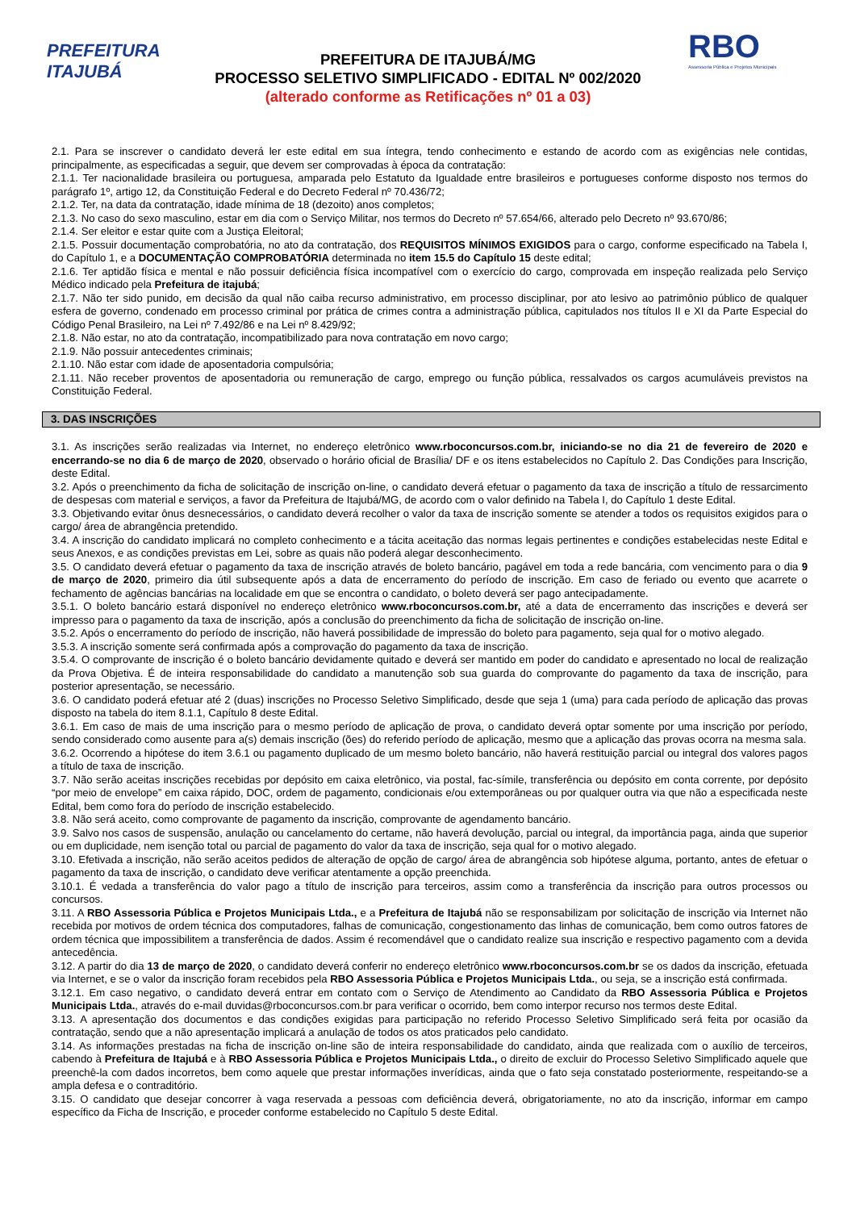PREFEITURA ITAJUBÁ
PREFEITURA DE ITAJUBÁ/MG
PROCESSO SELETIVO SIMPLIFICADO - EDITAL Nº 002/2020
(alterado conforme as Retificações nº 01 a 03)
RBO
Assessoria Pública e Projetos Municipais
2.1. Para se inscrever o candidato deverá ler este edital em sua íntegra, tendo conhecimento e estando de acordo com as exigências nele contidas, principalmente, as especificadas a seguir, que devem ser comprovadas à época da contratação:
2.1.1. Ter nacionalidade brasileira ou portuguesa, amparada pelo Estatuto da Igualdade entre brasileiros e portugueses conforme disposto nos termos do parágrafo 1º, artigo 12, da Constituição Federal e do Decreto Federal nº 70.436/72;
2.1.2. Ter, na data da contratação, idade mínima de 18 (dezoito) anos completos;
2.1.3. No caso do sexo masculino, estar em dia com o Serviço Militar, nos termos do Decreto nº 57.654/66, alterado pelo Decreto nº 93.670/86;
2.1.4. Ser eleitor e estar quite com a Justiça Eleitoral;
2.1.5. Possuir documentação comprobatória, no ato da contratação, dos REQUISITOS MÍNIMOS EXIGIDOS para o cargo, conforme especificado na Tabela I, do Capítulo 1, e a DOCUMENTAÇÃO COMPROBATÓRIA determinada no item 15.5 do Capítulo 15 deste edital;
2.1.6. Ter aptidão física e mental e não possuir deficiência física incompatível com o exercício do cargo, comprovada em inspeção realizada pelo Serviço Médico indicado pela Prefeitura de itajubá;
2.1.7. Não ter sido punido, em decisão da qual não caiba recurso administrativo, em processo disciplinar, por ato lesivo ao patrimônio público de qualquer esfera de governo, condenado em processo criminal por prática de crimes contra a administração pública, capitulados nos títulos II e XI da Parte Especial do Código Penal Brasileiro, na Lei nº 7.492/86 e na Lei nº 8.429/92;
2.1.8. Não estar, no ato da contratação, incompatibilizado para nova contratação em novo cargo;
2.1.9. Não possuir antecedentes criminais;
2.1.10. Não estar com idade de aposentadoria compulsória;
2.1.11. Não receber proventos de aposentadoria ou remuneração de cargo, emprego ou função pública, ressalvados os cargos acumuláveis previstos na Constituição Federal.
3. DAS INSCRIÇÕES
3.1. As inscrições serão realizadas via Internet, no endereço eletrônico www.rboconcursos.com.br, iniciando-se no dia 21 de fevereiro de 2020 e encerrando-se no dia 6 de março de 2020, observado o horário oficial de Brasília/ DF e os itens estabelecidos no Capítulo 2. Das Condições para Inscrição, deste Edital.
3.2. Após o preenchimento da ficha de solicitação de inscrição on-line, o candidato deverá efetuar o pagamento da taxa de inscrição a título de ressarcimento de despesas com material e serviços, a favor da Prefeitura de Itajubá/MG, de acordo com o valor definido na Tabela I, do Capítulo 1 deste Edital.
3.3. Objetivando evitar ônus desnecessários, o candidato deverá recolher o valor da taxa de inscrição somente se atender a todos os requisitos exigidos para o cargo/ área de abrangência pretendido.
3.4. A inscrição do candidato implicará no completo conhecimento e a tácita aceitação das normas legais pertinentes e condições estabelecidas neste Edital e seus Anexos, e as condições previstas em Lei, sobre as quais não poderá alegar desconhecimento.
3.5. O candidato deverá efetuar o pagamento da taxa de inscrição através de boleto bancário, pagável em toda a rede bancária, com vencimento para o dia 9 de março de 2020, primeiro dia útil subsequente após a data de encerramento do período de inscrição. Em caso de feriado ou evento que acarrete o fechamento de agências bancárias na localidade em que se encontra o candidato, o boleto deverá ser pago antecipadamente.
3.5.1. O boleto bancário estará disponível no endereço eletrônico www.rboconcursos.com.br, até a data de encerramento das inscrições e deverá ser impresso para o pagamento da taxa de inscrição, após a conclusão do preenchimento da ficha de solicitação de inscrição on-line.
3.5.2. Após o encerramento do período de inscrição, não haverá possibilidade de impressão do boleto para pagamento, seja qual for o motivo alegado.
3.5.3. A inscrição somente será confirmada após a comprovação do pagamento da taxa de inscrição.
3.5.4. O comprovante de inscrição é o boleto bancário devidamente quitado e deverá ser mantido em poder do candidato e apresentado no local de realização da Prova Objetiva. É de inteira responsabilidade do candidato a manutenção sob sua guarda do comprovante do pagamento da taxa de inscrição, para posterior apresentação, se necessário.
3.6. O candidato poderá efetuar até 2 (duas) inscrições no Processo Seletivo Simplificado, desde que seja 1 (uma) para cada período de aplicação das provas disposto na tabela do item 8.1.1, Capítulo 8 deste Edital.
3.6.1. Em caso de mais de uma inscrição para o mesmo período de aplicação de prova, o candidato deverá optar somente por uma inscrição por período, sendo considerado como ausente para a(s) demais inscrição (ões) do referido período de aplicação, mesmo que a aplicação das provas ocorra na mesma sala.
3.6.2. Ocorrendo a hipótese do item 3.6.1 ou pagamento duplicado de um mesmo boleto bancário, não haverá restituição parcial ou integral dos valores pagos a título de taxa de inscrição.
3.7. Não serão aceitas inscrições recebidas por depósito em caixa eletrônico, via postal, fac-símile, transferência ou depósito em conta corrente, por depósito “por meio de envelope” em caixa rápido, DOC, ordem de pagamento, condicionais e/ou extemporâneas ou por qualquer outra via que não a especificada neste Edital, bem como fora do período de inscrição estabelecido.
3.8. Não será aceito, como comprovante de pagamento da inscrição, comprovante de agendamento bancário.
3.9. Salvo nos casos de suspensão, anulação ou cancelamento do certame, não haverá devolução, parcial ou integral, da importância paga, ainda que superior ou em duplicidade, nem isenção total ou parcial de pagamento do valor da taxa de inscrição, seja qual for o motivo alegado.
3.10. Efetivada a inscrição, não serão aceitos pedidos de alteração de opção de cargo/ área de abrangência sob hipótese alguma, portanto, antes de efetuar o pagamento da taxa de inscrição, o candidato deve verificar atentamente a opção preenchida.
3.10.1. É vedada a transferência do valor pago a título de inscrição para terceiros, assim como a transferência da inscrição para outros processos ou concursos.
3.11. A RBO Assessoria Pública e Projetos Municipais Ltda., e a Prefeitura de Itajubá não se responsabilizam por solicitação de inscrição via Internet não recebida por motivos de ordem técnica dos computadores, falhas de comunicação, congestionamento das linhas de comunicação, bem como outros fatores de ordem técnica que impossibilitem a transferência de dados. Assim é recomendável que o candidato realize sua inscrição e respectivo pagamento com a devida antecedência.
3.12. A partir do dia 13 de março de 2020, o candidato deverá conferir no endereço eletrônico www.rboconcursos.com.br se os dados da inscrição, efetuada via Internet, e se o valor da inscrição foram recebidos pela RBO Assessoria Pública e Projetos Municipais Ltda., ou seja, se a inscrição está confirmada.
3.12.1. Em caso negativo, o candidato deverá entrar em contato com o Serviço de Atendimento ao Candidato da RBO Assessoria Pública e Projetos Municipais Ltda., através do e-mail duvidas@rboconcursos.com.br para verificar o ocorrido, bem como interpor recurso nos termos deste Edital.
3.13. A apresentação dos documentos e das condições exigidas para participação no referido Processo Seletivo Simplificado será feita por ocasião da contratação, sendo que a não apresentação implicará a anulação de todos os atos praticados pelo candidato.
3.14. As informações prestadas na ficha de inscrição on-line são de inteira responsabilidade do candidato, ainda que realizada com o auxílio de terceiros, cabendo à Prefeitura de Itajubá e à RBO Assessoria Pública e Projetos Municipais Ltda., o direito de excluir do Processo Seletivo Simplificado aquele que preenchê-la com dados incorretos, bem como aquele que prestar informações inverídicas, ainda que o fato seja constatado posteriormente, respeitando-se a ampla defesa e o contraditório.
3.15. O candidato que desejar concorrer à vaga reservada a pessoas com deficiência deverá, obrigatoriamente, no ato da inscrição, informar em campo específico da Ficha de Inscrição, e proceder conforme estabelecido no Capítulo 5 deste Edital.